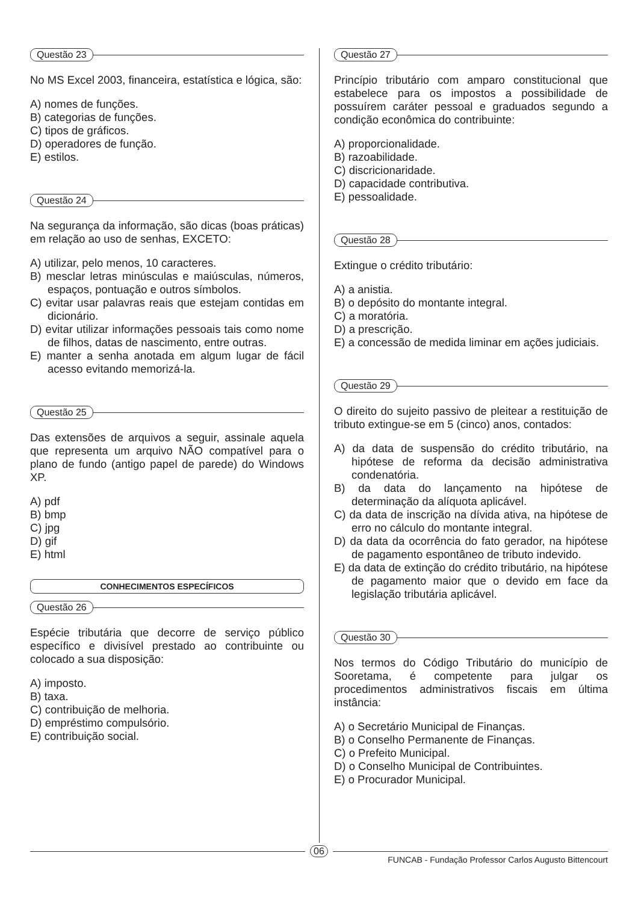Questão 23
No MS Excel 2003, financeira, estatística e lógica, são:
A) nomes de funções.
B) categorias de funções.
C) tipos de gráficos.
D) operadores de função.
E) estilos.
Questão 24
Na segurança da informação, são dicas (boas práticas) em relação ao uso de senhas, EXCETO:
A) utilizar, pelo menos, 10 caracteres.
B) mesclar letras minúsculas e maiúsculas, números, espaços, pontuação e outros símbolos.
C) evitar usar palavras reais que estejam contidas em dicionário.
D) evitar utilizar informações pessoais tais como nome de filhos, datas de nascimento, entre outras.
E) manter a senha anotada em algum lugar de fácil acesso evitando memorizá-la.
Questão 25
Das extensões de arquivos a seguir, assinale aquela que representa um arquivo NÃO compatível para o plano de fundo (antigo papel de parede) do Windows XP.
A) pdf
B) bmp
C) jpg
D) gif
E) html
CONHECIMENTOS ESPECÍFICOS
Questão 26
Espécie tributária que decorre de serviço público específico e divisível prestado ao contribuinte ou colocado a sua disposição:
A) imposto.
B) taxa.
C) contribuição de melhoria.
D) empréstimo compulsório.
E) contribuição social.
Questão 27
Princípio tributário com amparo constitucional que estabelece para os impostos a possibilidade de possuírem caráter pessoal e graduados segundo a condição econômica do contribuinte:
A) proporcionalidade.
B) razoabilidade.
C) discricionaridade.
D) capacidade contributiva.
E) pessoalidade.
Questão 28
Extingue o crédito tributário:
A) a anistia.
B) o depósito do montante integral.
C) a moratória.
D) a prescrição.
E) a concessão de medida liminar em ações judiciais.
Questão 29
O direito do sujeito passivo de pleitear a restituição de tributo extingue-se em 5 (cinco) anos, contados:
A) da data de suspensão do crédito tributário, na hipótese de reforma da decisão administrativa condenatória.
B) da data do lançamento na hipótese de determinação da alíquota aplicável.
C) da data de inscrição na dívida ativa, na hipótese de erro no cálculo do montante integral.
D) da data da ocorrência do fato gerador, na hipótese de pagamento espontâneo de tributo indevido.
E) da data de extinção do crédito tributário, na hipótese de pagamento maior que o devido em face da legislação tributária aplicável.
Questão 30
Nos termos do Código Tributário do município de Sooretama, é competente para julgar os procedimentos administrativos fiscais em última instância:
A) o Secretário Municipal de Finanças.
B) o Conselho Permanente de Finanças.
C) o Prefeito Municipal.
D) o Conselho Municipal de Contribuintes.
E) o Procurador Municipal.
06
FUNCAB - Fundação Professor Carlos Augusto Bittencourt